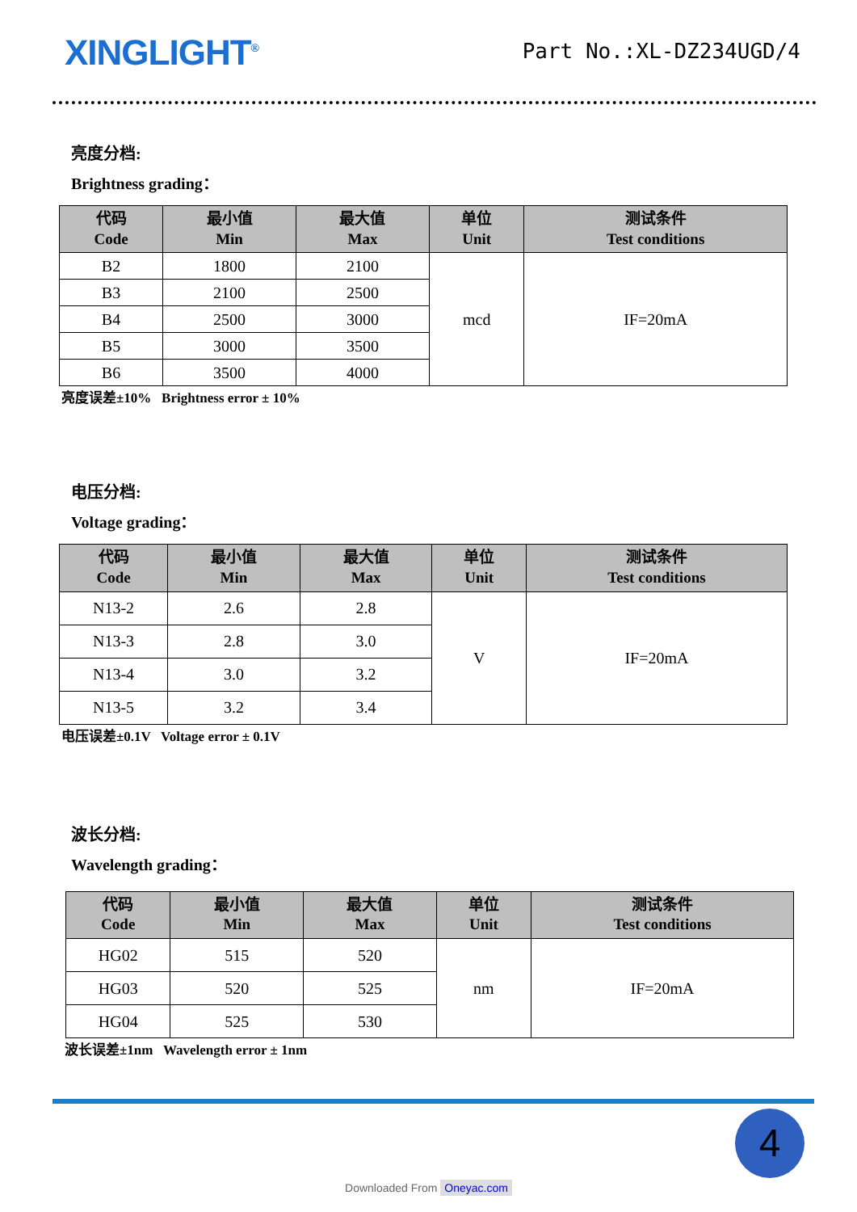XINGLIGHT<sup>®</sup>
Part No.:XL-DZ234UGD/4
亮度分档:
Brightness grading：
| 代码 Code | 最小值 Min | 最大值 Max | 单位 Unit | 测试条件 Test conditions |
| --- | --- | --- | --- | --- |
| B2 | 1800 | 2100 | mcd | IF=20mA |
| B3 | 2100 | 2500 | | |
| B4 | 2500 | 3000 | | |
| B5 | 3000 | 3500 | | |
| B6 | 3500 | 4000 | | |
亮度误差±10% Brightness error ± 10%
电压分档:
Voltage grading：
| 代码 Code | 最小值 Min | 最大值 Max | 单位 Unit | 测试条件 Test conditions |
| --- | --- | --- | --- | --- |
| N13-2 | 2.6 | 2.8 | V | IF=20mA |
| N13-3 | 2.8 | 3.0 | | |
| N13-4 | 3.0 | 3.2 | | |
| N13-5 | 3.2 | 3.4 | | |
电压误差±0.1V Voltage error ± 0.1V
波长分档:
Wavelength grading：
| 代码 Code | 最小值 Min | 最大值 Max | 单位 Unit | 测试条件 Test conditions |
| --- | --- | --- | --- | --- |
| HG02 | 515 | 520 | nm | IF=20mA |
| HG03 | 520 | 525 | | |
| HG04 | 525 | 530 | | |
波长误差±1nm Wavelength error ± 1nm
4
Downloaded From Oneyac.com